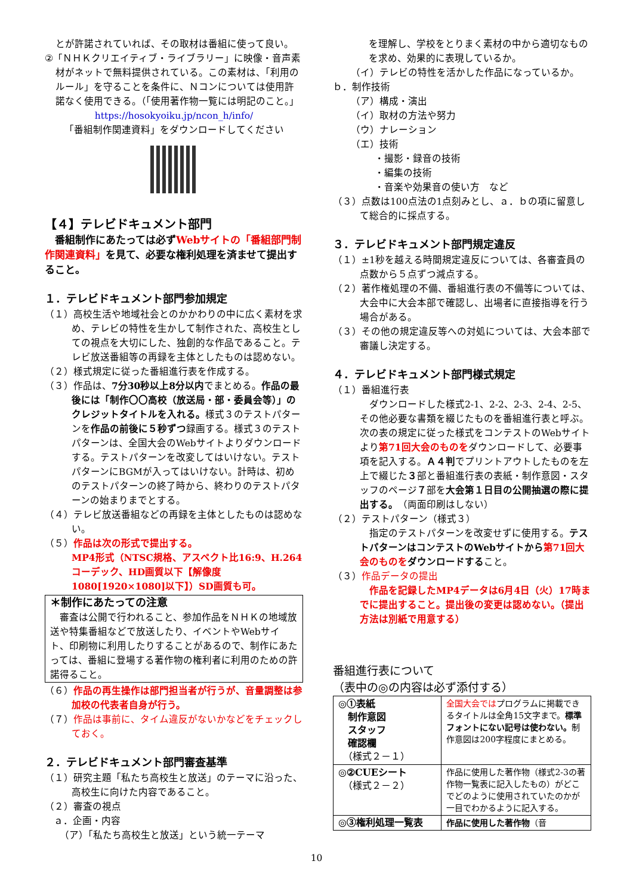とが許諾されていれば、その取材は番組に使って良い。
②「ＮＨＫクリエイティブ・ライブラリー」に映像・音声素材がネットで無料提供されている。この素材は、「利用のルール」を守ることを条件に、Ｎコンについては使用許諾なく使用できる。（「使用著作物一覧には明記のこと。」
https://hosokyoiku.jp/ncon_h/info/
「番組制作関連資料」をダウンロードしてください
【４】テレビドキュメント部門
　番組制作にあたっては必ずWebサイトの「番組部門制作関連資料」を見て、必要な権利処理を済ませて提出すること。
１．テレビドキュメント部門参加規定
（１）高校生活や地域社会とのかかわりの中に広く素材を求め、テレビの特性を生かして制作された、高校生としての視点を大切にした、独創的な作品であること。テレビ放送番組等の再録を主体としたものは認めない。
（２）様式規定に従った番組進行表を作成する。
（３）作品は、7分30秒以上8分以内でまとめる。作品の最後には「制作〇〇高校（放送局・部・委員会等）」のクレジットタイトルを入れる。様式３のテストパターンを作品の前後に５秒ずつ録画する。様式３のテストパターンは、全国大会のWebサイトよりダウンロードする。テストパターンを改変してはいけない。テストパターンにBGMが入ってはいけない。計時は、初めのテストパターンの終了時から、終わりのテストパターンの始まりまでとする。
（４）テレビ放送番組などの再録を主体としたものは認めない。
（５）作品は次の形式で提出する。
MP4形式（NTSC規格、アスペクト比16:9、H.264コーデック、HD画質以下【解像度1080[1920×1080]以下】）SD画質も可。
＊制作にあたっての注意
　審査は公開で行われること、参加作品をＮＨＫの地域放送や特集番組などで放送したり、イベントやWebサイト、印刷物に利用したりすることがあるので、制作にあたっては、番組に登場する著作物の権利者に利用のための許諾得ること。
（６）作品の再生操作は部門担当者が行うが、音量調整は参加校の代表者自身が行う。
（７）作品は事前に、タイム違反がないかなどをチェックしておく。
２．テレビドキュメント部門審査基準
（１）研究主題「私たち高校生と放送」のテーマに沿った、高校生に向けた内容であること。
（２）審査の視点
ａ．企画・内容
（ア）「私たち高校生と放送」という統一テーマ
を理解し、学校をとりまく素材の中から適切なものを求め、効果的に表現しているか。
（イ）テレビの特性を活かした作品になっているか。
ｂ．制作技術
（ア）構成・演出
（イ）取材の方法や努力
（ウ）ナレーション
（エ）技術
・撮影・録音の技術
・編集の技術
・音楽や効果音の使い方　など
（３）点数は100点法の1点刻みとし、ａ．ｂの項に留意して総合的に採点する。
３．テレビドキュメント部門規定違反
（１）±1秒を越える時間規定違反については、各審査員の点数から５点ずつ減点する。
（２）著作権処理の不備、番組進行表の不備等については、大会中に大会本部で確認し、出場者に直接指導を行う場合がある。
（３）その他の規定違反等への対処については、大会本部で審議し決定する。
４．テレビドキュメント部門様式規定
（１）番組進行表
　ダウンロードした様式2-1、2-2、2-3、2-4、2-5、その他必要な書類を綴じたものを番組進行表と呼ぶ。次の表の規定に従った様式をコンテストのWebサイトより第71回大会のものをダウンロードして、必要事項を記入する。Ａ４判でプリントアウトしたものを左上で綴じた３部と番組進行表の表紙・制作意図・スタッフのページ７部を大会第１日目の公開抽選の際に提出する。（両面印刷はしない）
（２）テストパターン（様式３）
　指定のテストパターンを改変せずに使用する。テストパターンはコンテストのWebサイトから第71回大会のものをダウンロードすること。
（３）作品データの提出
　作品を記録したMP4データは6月4日（火）17時までに提出すること。提出後の変更は認めない。（提出方法は別紙で用意する）
番組進行表について
（表中の◎の内容は必ず添付する）
| ◎①表紙 制作意図 スタッフ 確認欄 （様式２－１） | 全国大会では プログラムに掲載できるタイトルは全角15文字まで。 標準フォントにない記号は使わない。 制作意図は200字程度にまとめる。 |
| ◎②CUEシート （様式２－２） | 作品に使用した著作物（様式2-3の著作物一覧表に記入したもの）がどこでどのように使用されていたのかが一目でわかるように記入する。 |
| ◎③権利処理一覧表 | 作品に使用した著作物 （音 |
10